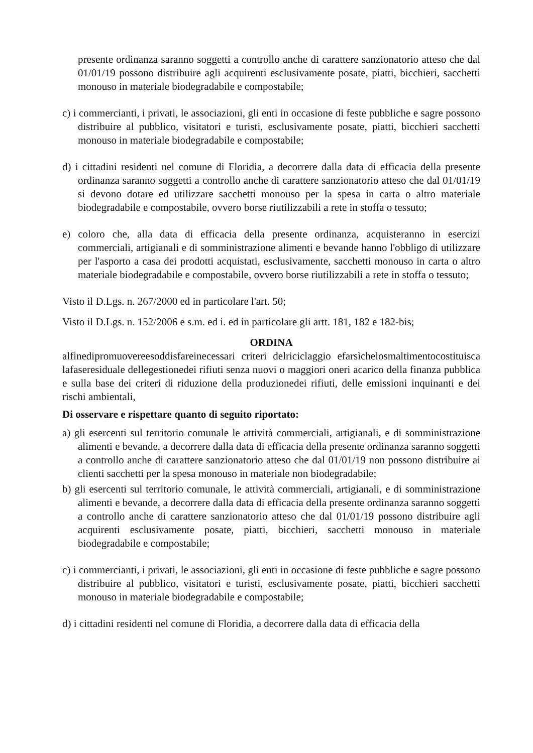presente ordinanza saranno soggetti a controllo anche di carattere sanzionatorio atteso che dal 01/01/19 possono distribuire agli acquirenti esclusivamente posate, piatti, bicchieri, sacchetti monouso in materiale biodegradabile e compostabile;
c) i commercianti, i privati, le associazioni, gli enti in occasione di feste pubbliche e sagre possono distribuire al pubblico, visitatori e turisti, esclusivamente posate, piatti, bicchieri sacchetti monouso in materiale biodegradabile e compostabile;
d) i cittadini residenti nel comune di Floridia, a decorrere dalla data di efficacia della presente ordinanza saranno soggetti a controllo anche di carattere sanzionatorio atteso che dal 01/01/19 si devono dotare ed utilizzare sacchetti monouso per la spesa in carta o altro materiale biodegradabile e compostabile, ovvero borse riutilizzabili a rete in stoffa o tessuto;
e) coloro che, alla data di efficacia della presente ordinanza, acquisteranno in esercizi commerciali, artigianali e di somministrazione alimenti e bevande hanno l'obbligo di utilizzare per l'asporto a casa dei prodotti acquistati, esclusivamente, sacchetti monouso in carta o altro materiale biodegradabile e compostabile, ovvero borse riutilizzabili a rete in stoffa o tessuto;
Visto il D.Lgs. n. 267/2000 ed in particolare l'art. 50;
Visto il D.Lgs. n. 152/2006 e s.m. ed i. ed in particolare gli artt. 181, 182 e 182-bis;
ORDINA
alfinedipromuovereesoddisfareinecessari criteri delriciclaggio efarsìchelosmaltimentocostituisca lafaseresiduale dellegestionedei rifiuti senza nuovi o maggiori oneri acarico della finanza pubblica e sulla base dei criteri di riduzione della produzionedei rifiuti, delle emissioni inquinanti e dei rischi ambientali,
Di osservare e rispettare quanto di seguito riportato:
a) gli esercenti sul territorio comunale le attività commerciali, artigianali, e di somministrazione alimenti e bevande, a decorrere dalla data di efficacia della presente ordinanza saranno soggetti a controllo anche di carattere sanzionatorio atteso che dal 01/01/19 non possono distribuire ai clienti sacchetti per la spesa monouso in materiale non biodegradabile;
b) gli esercenti sul territorio comunale, le attività commerciali, artigianali, e di somministrazione alimenti e bevande, a decorrere dalla data di efficacia della presente ordinanza saranno soggetti a controllo anche di carattere sanzionatorio atteso che dal 01/01/19 possono distribuire agli acquirenti esclusivamente posate, piatti, bicchieri, sacchetti monouso in materiale biodegradabile e compostabile;
c) i commercianti, i privati, le associazioni, gli enti in occasione di feste pubbliche e sagre possono distribuire al pubblico, visitatori e turisti, esclusivamente posate, piatti, bicchieri sacchetti monouso in materiale biodegradabile e compostabile;
d) i cittadini residenti nel comune di Floridia, a decorrere dalla data di efficacia della